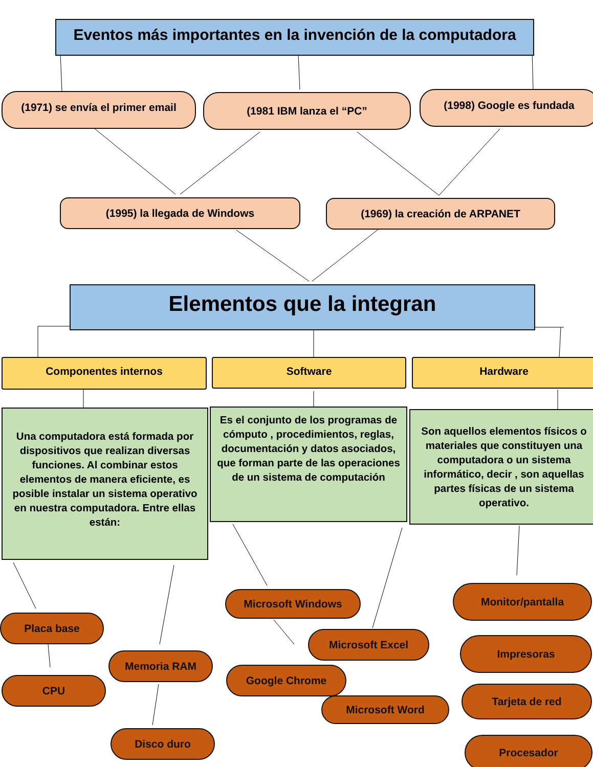Eventos más importantes en la invención de la computadora
(1971) se envía el primer email
(1981 IBM lanza el “PC” (1998) Google es fundada
(1995) la llegada de Windows (1969) la creación de ARPANET
Elementos que la integran
Componentes internos Software Hardware
Una computadora está formada por dispositivos que realizan diversas funciones. Al combinar estos elementos de manera eficiente, es posible instalar un sistema operativo en nuestra computadora. Entre ellas están:
Es el conjunto de los programas de cómputo , procedimientos, reglas, documentación y datos asociados, que forman parte de las operaciones de un sistema de computación
Son aquellos elementos físicos o materiales que constituyen una computadora o un sistema informático, decir , son aquellas partes físicas de un sistema operativo.
Placa base
CPU
Memoria RAM
Disco duro
Microsoft Windows
Microsoft Excel
Google Chrome
Microsoft Word
Monitor/pantalla
Impresoras
Tarjeta de red
Procesador